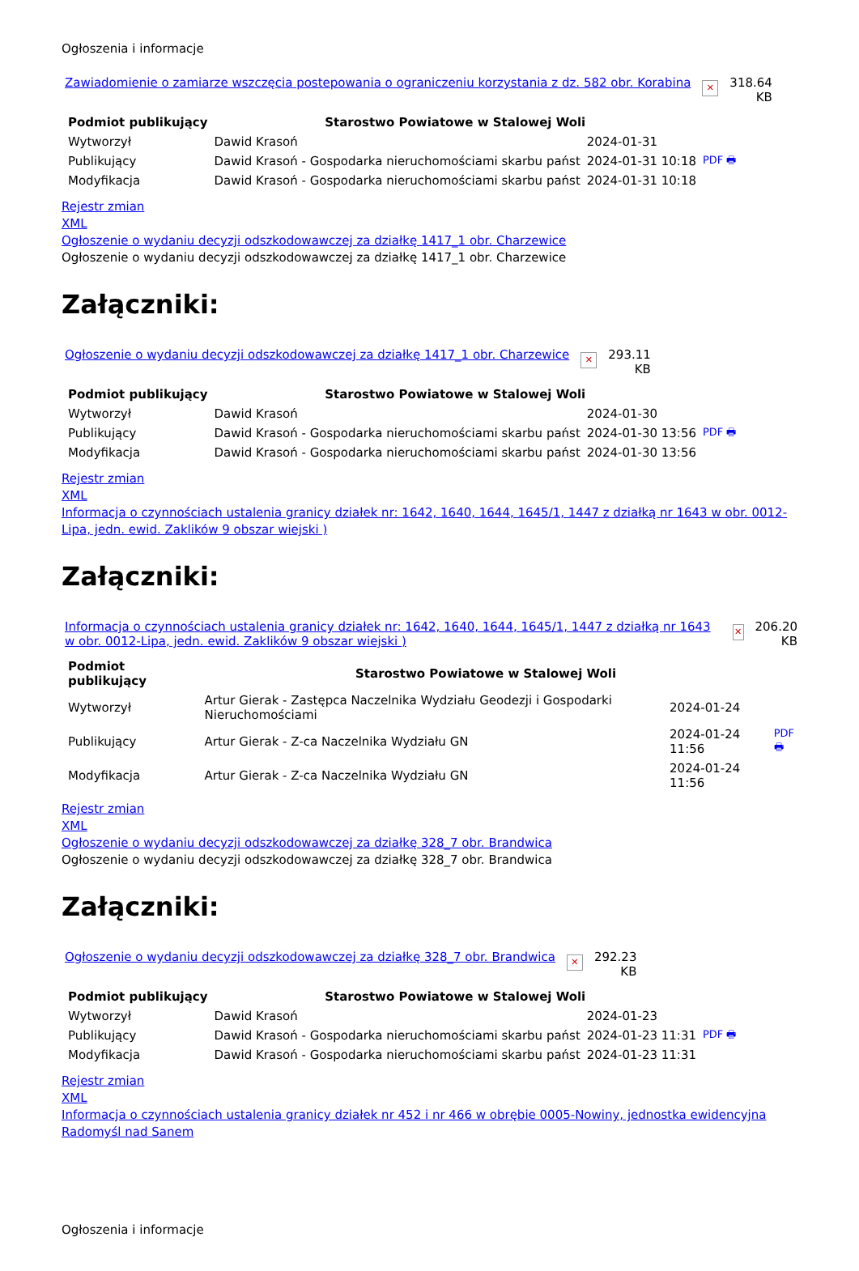Ogłoszenia i informacje
Zawiadomienie o zamiarze wszczęcia postepowania o ograniczeniu korzystania z dz. 582 obr. Korabina ✕ 318.64
KB
| Podmiot publikujący | Starostwo Powiatowe w Stalowej Woli | | |
| Wytworzył | Dawid Krasoń | 2024-01-31 | PDF 🖶 |
| Publikujący | Dawid Krasoń - Gospodarka nieruchomościami skarbu państ | 2024-01-31 10:18 | |
| Modyfikacja | Dawid Krasoń - Gospodarka nieruchomościami skarbu państ | 2024-01-31 10:18 | |
Rejestr zmian
XML
Ogłoszenie o wydaniu decyzji odszkodowawczej za działkę 1417_1 obr. Charzewice
Ogłoszenie o wydaniu decyzji odszkodowawczej za działkę 1417_1 obr. Charzewice
Załączniki:
Ogłoszenie o wydaniu decyzji odszkodowawczej za działkę 1417_1 obr. Charzewice ✕ 293.11
KB
| Podmiot publikujący | Starostwo Powiatowe w Stalowej Woli | | |
| Wytworzył | Dawid Krasoń | 2024-01-30 | PDF 🖶 |
| Publikujący | Dawid Krasoń - Gospodarka nieruchomościami skarbu państ | 2024-01-30 13:56 | |
| Modyfikacja | Dawid Krasoń - Gospodarka nieruchomościami skarbu państ | 2024-01-30 13:56 | |
Rejestr zmian
XML
Informacja o czynnościach ustalenia granicy działek nr: 1642, 1640, 1644, 1645/1, 1447 z działką nr 1643 w obr. 0012-Lipa, jedn. ewid. Zaklików 9 obszar wiejski )
Załączniki:
Informacja o czynnościach ustalenia granicy działek nr: 1642, 1640, 1644, 1645/1, 1447 z działką nr 1643 w obr. 0012-Lipa, jedn. ewid. Zaklików 9 obszar wiejski ) ✕ 206.20
KB
| Podmiot publikujący | Starostwo Powiatowe w Stalowej Woli | | |
| Wytworzył | Artur Gierak - Zastępca Naczelnika Wydziału Geodezji i Gospodarki Nieruchomościami | 2024-01-24 | PDF 🖶 |
| Publikujący | Artur Gierak - Z-ca Naczelnika Wydziału GN | 2024-01-24 11:56 | |
| Modyfikacja | Artur Gierak - Z-ca Naczelnika Wydziału GN | 2024-01-24 11:56 | |
Rejestr zmian
XML
Ogłoszenie o wydaniu decyzji odszkodowawczej za działkę 328_7 obr. Brandwica
Ogłoszenie o wydaniu decyzji odszkodowawczej za działkę 328_7 obr. Brandwica
Załączniki:
Ogłoszenie o wydaniu decyzji odszkodowawczej za działkę 328_7 obr. Brandwica ✕ 292.23
KB
| Podmiot publikujący | Starostwo Powiatowe w Stalowej Woli | | |
| Wytworzył | Dawid Krasoń | 2024-01-23 | PDF 🖶 |
| Publikujący | Dawid Krasoń - Gospodarka nieruchomościami skarbu państ | 2024-01-23 11:31 | |
| Modyfikacja | Dawid Krasoń - Gospodarka nieruchomościami skarbu państ | 2024-01-23 11:31 | |
Rejestr zmian
XML
Informacja o czynnościach ustalenia granicy działek nr 452 i nr 466 w obrębie 0005-Nowiny, jednostka ewidencyjna Radomyśl nad Sanem
Ogłoszenia i informacje